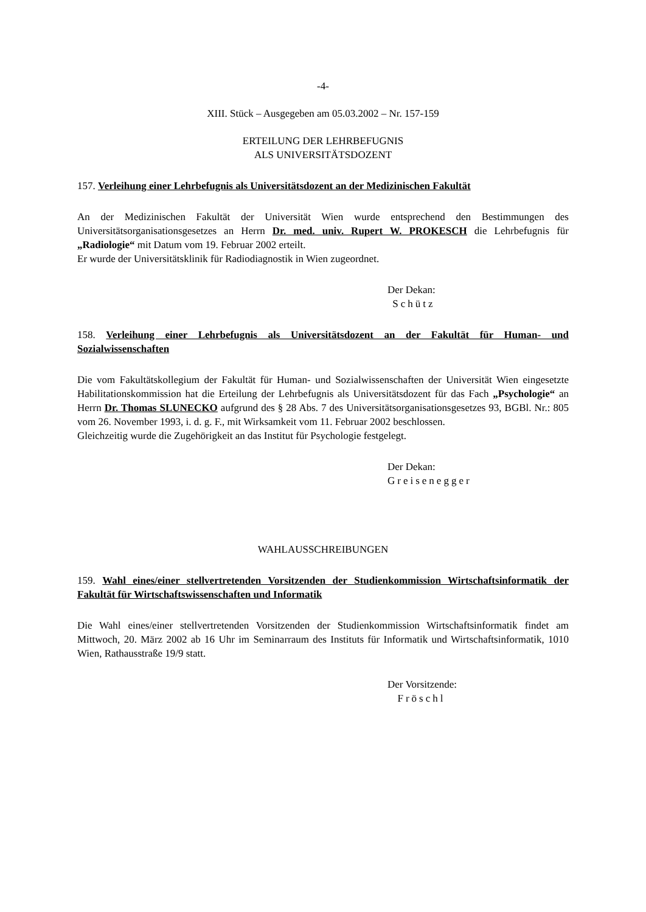-4-
XIII. Stück – Ausgegeben am 05.03.2002 – Nr. 157-159
ERTEILUNG DER LEHRBEFUGNIS
ALS UNIVERSITÄTSDOZENT
157. Verleihung einer Lehrbefugnis als Universitätsdozent an der Medizinischen Fakultät
An der Medizinischen Fakultät der Universität Wien wurde entsprechend den Bestimmungen des Universitätsorganisationsgesetzes an Herrn Dr. med. univ. Rupert W. PROKESCH die Lehrbefugnis für „Radiologie“ mit Datum vom 19. Februar 2002 erteilt.
Er wurde der Universitätsklinik für Radiodiagnostik in Wien zugeordnet.
Der Dekan:
Schütz
158. Verleihung einer Lehrbefugnis als Universitätsdozent an der Fakultät für Human- und Sozialwissenschaften
Die vom Fakultätskollegium der Fakultät für Human- und Sozialwissenschaften der Universität Wien eingesetzte Habilitationskommission hat die Erteilung der Lehrbefugnis als Universitätsdozent für das Fach „Psychologie“ an Herrn Dr. Thomas SLUNECKO aufgrund des § 28 Abs. 7 des Universitätsorganisationsgesetzes 93, BGBl. Nr.: 805 vom 26. November 1993, i. d. g. F., mit Wirksamkeit vom 11. Februar 2002 beschlossen.
Gleichzeitig wurde die Zugehörigkeit an das Institut für Psychologie festgelegt.
Der Dekan:
Greisenegger
WAHLAUSSCHREIBUNGEN
159. Wahl eines/einer stellvertretenden Vorsitzenden der Studienkommission Wirtschaftsinformatik der Fakultät für Wirtschaftswissenschaften und Informatik
Die Wahl eines/einer stellvertretenden Vorsitzenden der Studienkommission Wirtschaftsinformatik findet am Mittwoch, 20. März 2002 ab 16 Uhr im Seminarraum des Instituts für Informatik und Wirtschaftsinformatik, 1010 Wien, Rathausstraße 19/9 statt.
Der Vorsitzende:
Fröschl